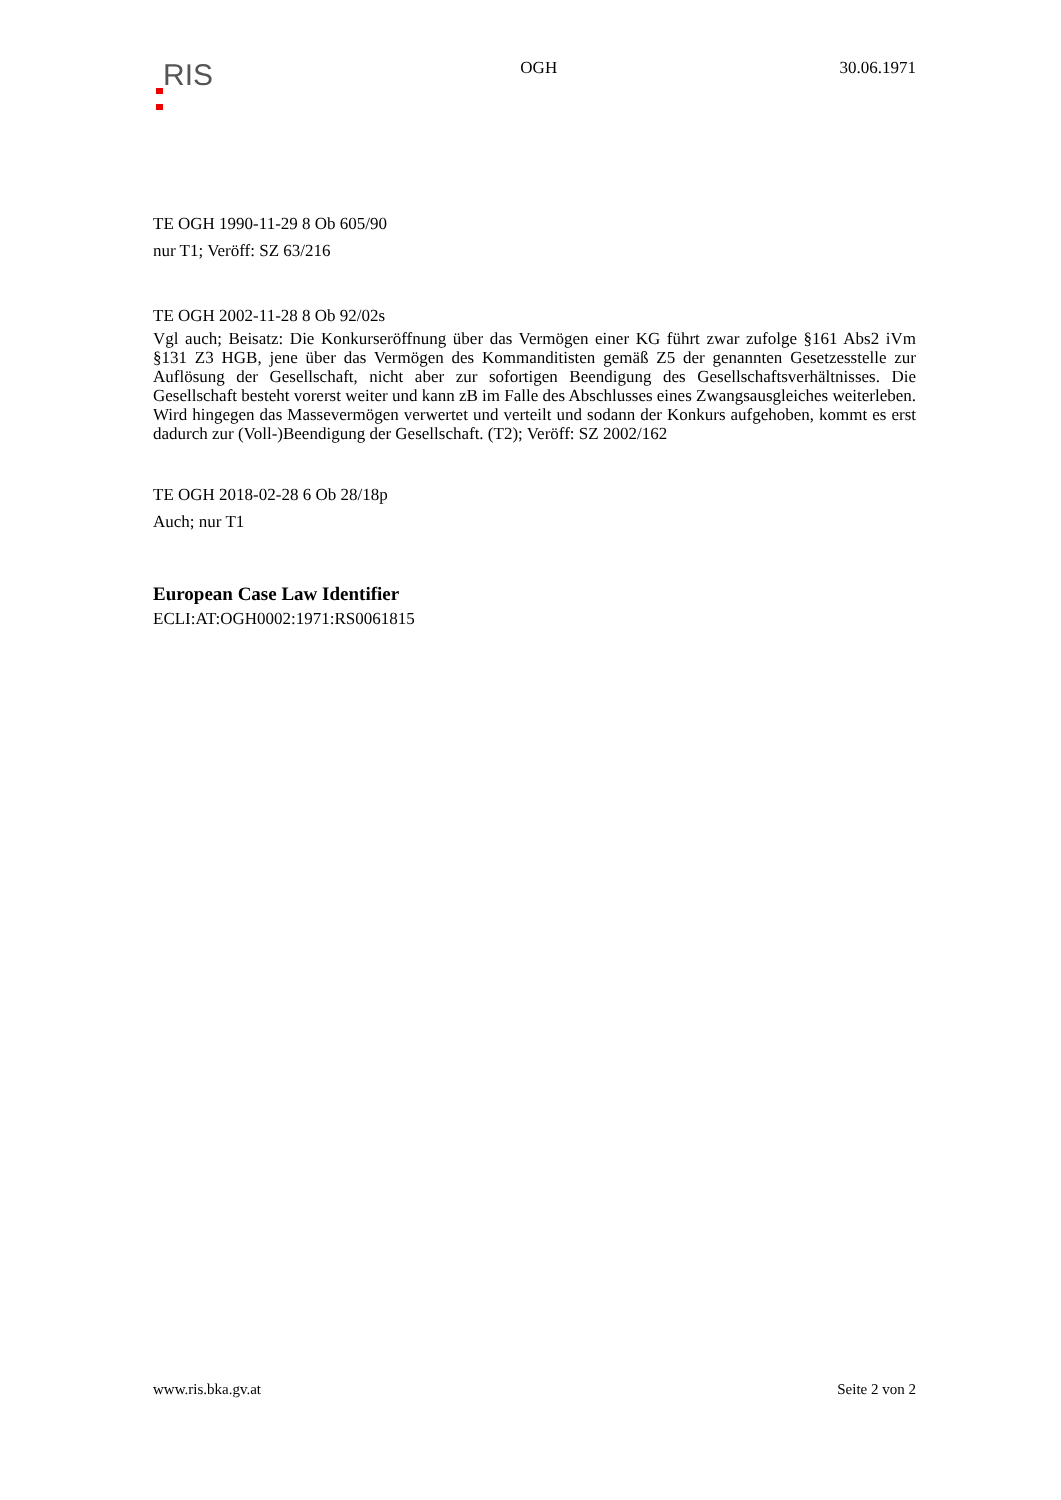RIS
OGH 30.06.1971
TE OGH 1990-11-29 8 Ob 605/90
nur T1; Veröff: SZ 63/216
TE OGH 2002-11-28 8 Ob 92/02s
Vgl auch; Beisatz: Die Konkurseröffnung über das Vermögen einer KG führt zwar zufolge §161 Abs2 iVm §131 Z3 HGB, jene über das Vermögen des Kommanditisten gemäß Z5 der genannten Gesetzesstelle zur Auflösung der Gesellschaft, nicht aber zur sofortigen Beendigung des Gesellschaftsverhältnisses. Die Gesellschaft besteht vorerst weiter und kann zB im Falle des Abschlusses eines Zwangsausgleiches weiterleben. Wird hingegen das Massevermögen verwertet und verteilt und sodann der Konkurs aufgehoben, kommt es erst dadurch zur (Voll-)Beendigung der Gesellschaft. (T2); Veröff: SZ 2002/162
TE OGH 2018-02-28 6 Ob 28/18p
Auch; nur T1
European Case Law Identifier
ECLI:AT:OGH0002:1971:RS0061815
www.ris.bka.gv.at Seite 2 von 2